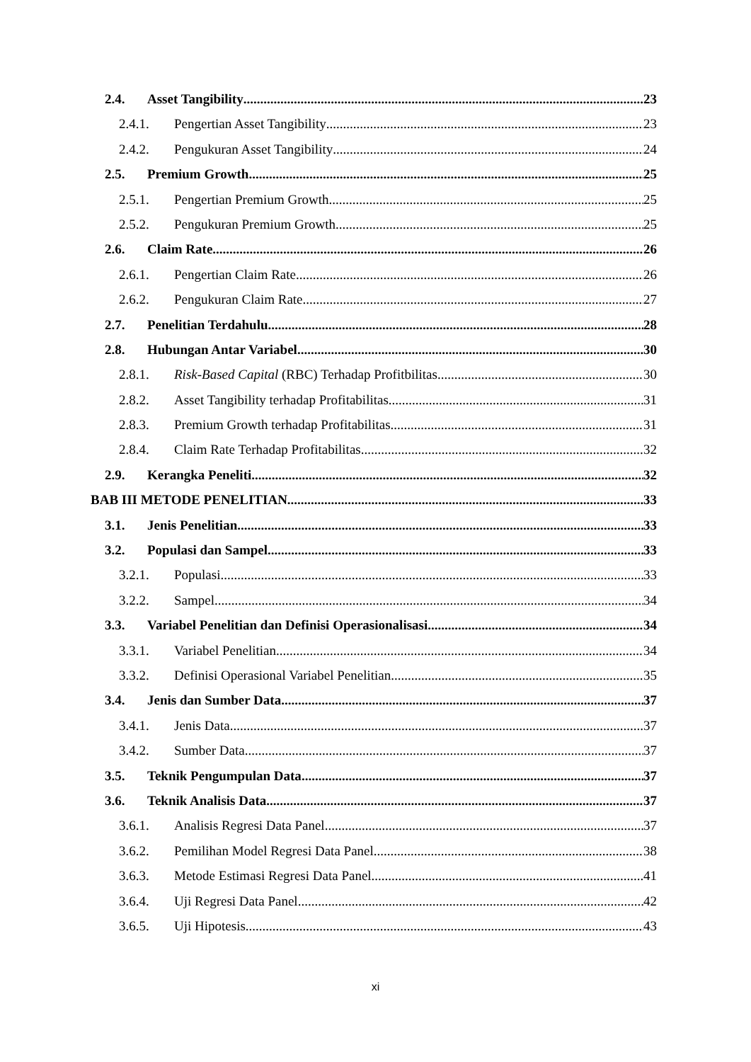2.4. Asset Tangibility 23
2.4.1. Pengertian Asset Tangibility 23
2.4.2. Pengukuran Asset Tangibility 24
2.5. Premium Growth 25
2.5.1. Pengertian Premium Growth 25
2.5.2. Pengukuran Premium Growth 25
2.6. Claim Rate 26
2.6.1. Pengertian Claim Rate 26
2.6.2. Pengukuran Claim Rate 27
2.7. Penelitian Terdahulu 28
2.8. Hubungan Antar Variabel 30
2.8.1. Risk-Based Capital (RBC) Terhadap Profitbilitas 30
2.8.2. Asset Tangibility terhadap Profitabilitas 31
2.8.3. Premium Growth terhadap Profitabilitas 31
2.8.4. Claim Rate Terhadap Profitabilitas 32
2.9. Kerangka Peneliti 32
BAB III METODE PENELITIAN 33
3.1. Jenis Penelitian 33
3.2. Populasi dan Sampel 33
3.2.1. Populasi 33
3.2.2. Sampel. 34
3.3. Variabel Penelitian dan Definisi Operasionalisasi 34
3.3.1. Variabel Penelitian 34
3.3.2. Definisi Operasional Variabel Penelitian 35
3.4. Jenis dan Sumber Data 37
3.4.1. Jenis Data 37
3.4.2. Sumber Data. 37
3.5. Teknik Pengumpulan Data 37
3.6. Teknik Analisis Data 37
3.6.1. Analisis Regresi Data Panel 37
3.6.2. Pemilihan Model Regresi Data Panel 38
3.6.3. Metode Estimasi Regresi Data Panel 41
3.6.4. Uji Regresi Data Panel 42
3.6.5. Uji Hipotesis 43
xi